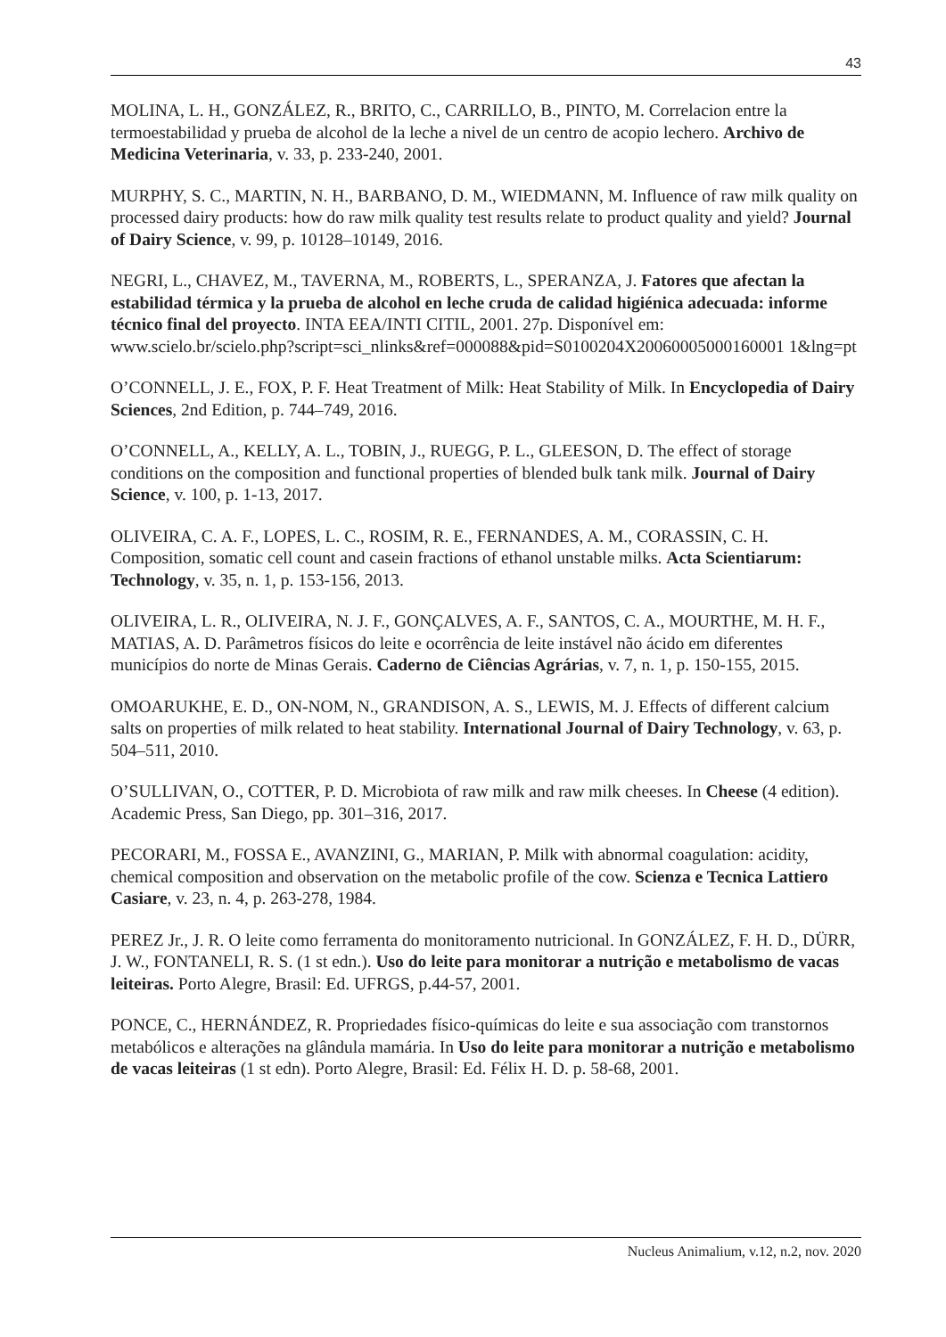43
MOLINA, L. H., GONZÁLEZ, R., BRITO, C., CARRILLO, B., PINTO, M. Correlacion entre la termoestabilidad y prueba de alcohol de la leche a nivel de un centro de acopio lechero. Archivo de Medicina Veterinaria, v. 33, p. 233-240, 2001.
MURPHY, S. C., MARTIN, N. H., BARBANO, D. M., WIEDMANN, M. Influence of raw milk quality on processed dairy products: how do raw milk quality test results relate to product quality and yield? Journal of Dairy Science, v. 99, p. 10128–10149, 2016.
NEGRI, L., CHAVEZ, M., TAVERNA, M., ROBERTS, L., SPERANZA, J. Fatores que afectan la estabilidad térmica y la prueba de alcohol en leche cruda de calidad higiénica adecuada: informe técnico final del proyecto. INTA EEA/INTI CITIL, 2001. 27p. Disponível em:
www.scielo.br/scielo.php?script=sci_nlinks&ref=000088&pid=S0100204X20060005000160001 1&lng=pt
O’CONNELL, J. E., FOX, P. F. Heat Treatment of Milk: Heat Stability of Milk. In Encyclopedia of Dairy Sciences, 2nd Edition, p. 744–749, 2016.
O’CONNELL, A., KELLY, A. L., TOBIN, J., RUEGG, P. L., GLEESON, D. The effect of storage conditions on the composition and functional properties of blended bulk tank milk. Journal of Dairy Science, v. 100, p. 1-13, 2017.
OLIVEIRA, C. A. F., LOPES, L. C., ROSIM, R. E., FERNANDES, A. M., CORASSIN, C. H. Composition, somatic cell count and casein fractions of ethanol unstable milks. Acta Scientiarum: Technology, v. 35, n. 1, p. 153-156, 2013.
OLIVEIRA, L. R., OLIVEIRA, N. J. F., GONÇALVES, A. F., SANTOS, C. A., MOURTHE, M. H. F., MATIAS, A. D. Parâmetros físicos do leite e ocorrência de leite instável não ácido em diferentes municípios do norte de Minas Gerais. Caderno de Ciências Agrárias, v. 7, n. 1, p. 150-155, 2015.
OMOARUKHE, E. D., ON-NOM, N., GRANDISON, A. S., LEWIS, M. J. Effects of different calcium salts on properties of milk related to heat stability. International Journal of Dairy Technology, v. 63, p. 504–511, 2010.
O’SULLIVAN, O., COTTER, P. D. Microbiota of raw milk and raw milk cheeses. In Cheese (4 edition). Academic Press, San Diego, pp. 301–316, 2017.
PECORARI, M., FOSSA E., AVANZINI, G., MARIAN, P. Milk with abnormal coagulation: acidity, chemical composition and observation on the metabolic profile of the cow. Scienza e Tecnica Lattiero Casiare, v. 23, n. 4, p. 263-278, 1984.
PEREZ Jr., J. R. O leite como ferramenta do monitoramento nutricional. In GONZÁLEZ, F. H. D., DÜRR, J. W., FONTANELI, R. S. (1 st edn.). Uso do leite para monitorar a nutrição e metabolismo de vacas leiteiras. Porto Alegre, Brasil: Ed. UFRGS, p.44-57, 2001.
PONCE, C., HERNÁNDEZ, R. Propriedades físico-químicas do leite e sua associação com transtornos metabólicos e alterações na glândula mamária. In Uso do leite para monitorar a nutrição e metabolismo de vacas leiteiras (1 st edn). Porto Alegre, Brasil: Ed. Félix H. D. p. 58-68, 2001.
Nucleus Animalium, v.12, n.2, nov. 2020